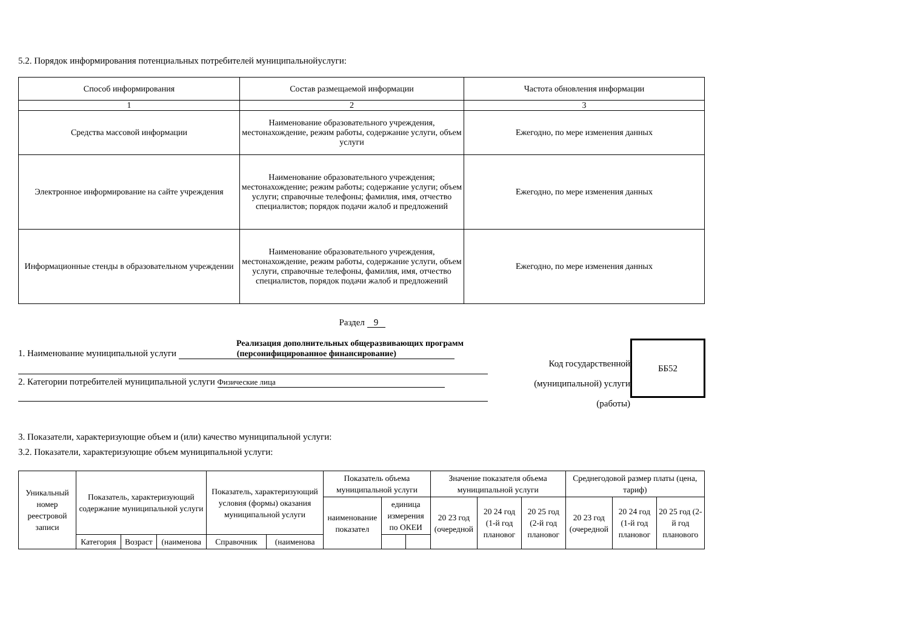5.2. Порядок информирования потенциальных потребителей муниципальнойуслуги:
| Способ информирования | Состав размещаемой информации | Частота обновления информации |
| --- | --- | --- |
| 1 | 2 | 3 |
| Средства массовой информации | Наименование образовательного учреждения, местонахождение, режим работы, содержание услуги, объем услуги | Ежегодно, по мере изменения данных |
| Электронное информирование на сайте учреждения | Наименование образовательного учреждения; местонахождение; режим работы; содержание услуги; объем услуги; справочные телефоны; фамилия, имя, отчество специалистов; порядок подачи жалоб и предложений | Ежегодно, по мере изменения данных |
| Информационные стенды в образовательном учреждении | Наименование образовательного учреждения, местонахождение, режим работы, содержание услуги, объем услуги, справочные телефоны, фамилия, имя, отчество специалистов, порядок подачи жалоб и предложений | Ежегодно, по мере изменения данных |
Раздел 9
Реализация дополнительных общеразвивающих программ
1. Наименование муниципальной услуги (персонифицированное финансирование)
2. Категории потребителей муниципальной услуги Физические лица
Код государственной (муниципальной) услуги (работы)
ББ52
3. Показатели, характеризующие объем и (или) качество муниципальной услуги:
3.2. Показатели, характеризующие объем муниципальной услуги:
| Уникальный номер реестровой записи | Показатель, характеризующий содержание муниципальной услуги | | | Показатель, характеризующий условия (формы) оказания муниципальной услуги | | Показатель объема муниципальной услуги | | | Значение показателя объема муниципальной услуги | | | Среднегодовой размер платы (цена, тариф) | | |
| --- | --- | --- | --- | --- | --- | --- | --- | --- | --- | --- | --- | --- | --- | --- |
| | | | | | | наименование показател | единица измерения по ОКЕИ | | 20 23 год (очередной | 20 24 год (1-й год плановог | 20 25 год (2-й год плановог | 20 23 год (очередной | 20 24 год (1-й год плановог | 20 25 год (2-й год планового |
| | Категория | Возраст | (наименова | Справочник | (наименова | | | | | | | | | |